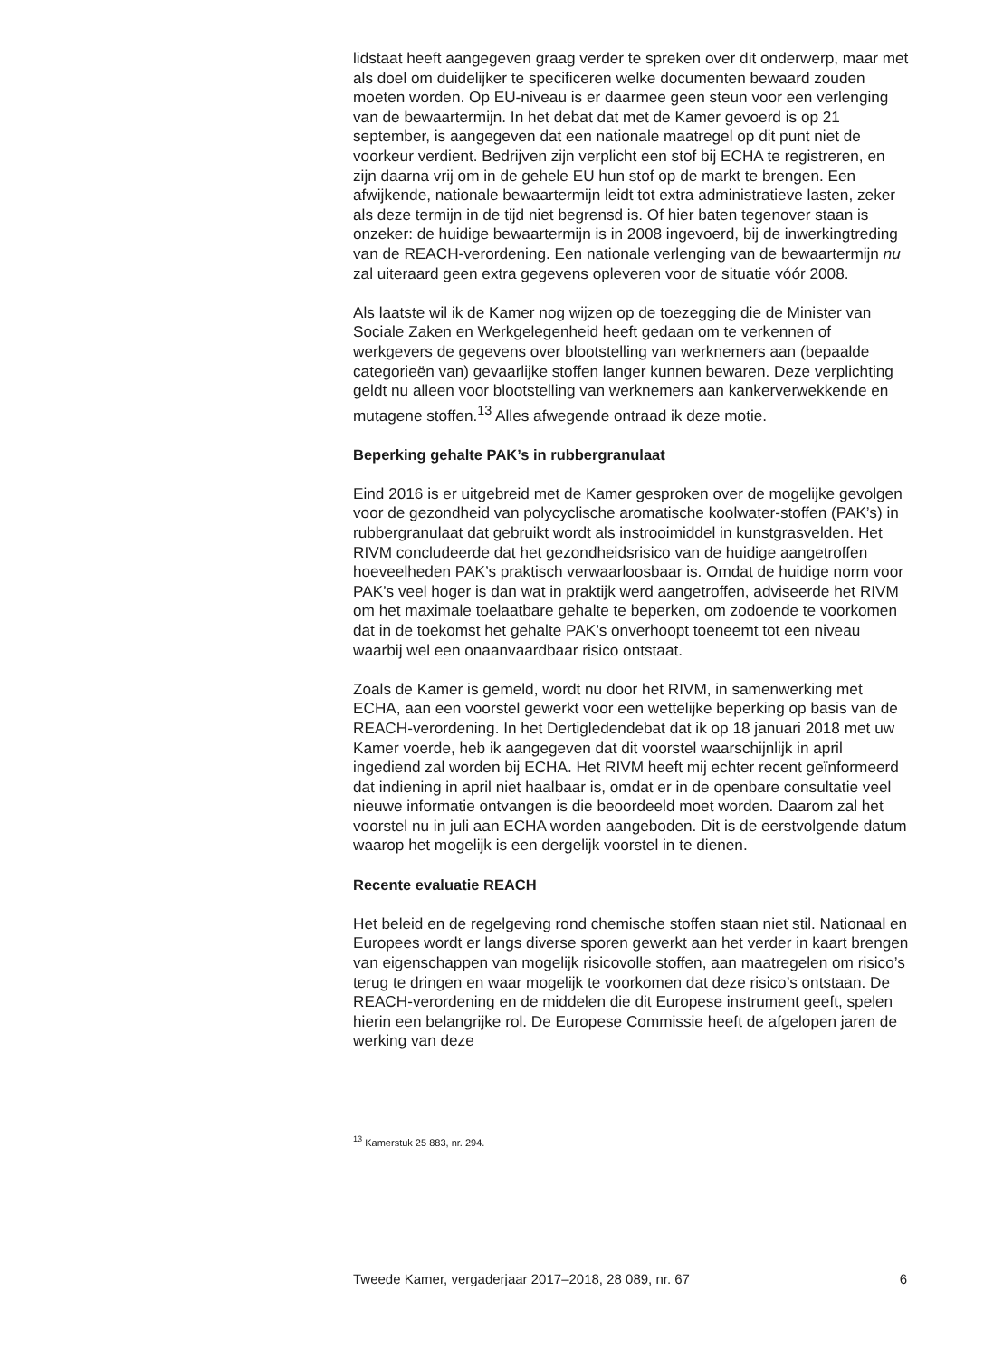lidstaat heeft aangegeven graag verder te spreken over dit onderwerp, maar met als doel om duidelijker te specificeren welke documenten bewaard zouden moeten worden. Op EU-niveau is er daarmee geen steun voor een verlenging van de bewaartermijn. In het debat dat met de Kamer gevoerd is op 21 september, is aangegeven dat een nationale maatregel op dit punt niet de voorkeur verdient. Bedrijven zijn verplicht een stof bij ECHA te registreren, en zijn daarna vrij om in de gehele EU hun stof op de markt te brengen. Een afwijkende, nationale bewaartermijn leidt tot extra administratieve lasten, zeker als deze termijn in de tijd niet begrensd is. Of hier baten tegenover staan is onzeker: de huidige bewaartermijn is in 2008 ingevoerd, bij de inwerkingtreding van de REACH-verordening. Een nationale verlenging van de bewaartermijn nu zal uiteraard geen extra gegevens opleveren voor de situatie vóór 2008.
Als laatste wil ik de Kamer nog wijzen op de toezegging die de Minister van Sociale Zaken en Werkgelegenheid heeft gedaan om te verkennen of werkgevers de gegevens over blootstelling van werknemers aan (bepaalde categorieën van) gevaarlijke stoffen langer kunnen bewaren. Deze verplichting geldt nu alleen voor blootstelling van werknemers aan kankerverwekkende en mutagene stoffen.<sup>13</sup> Alles afwegende ontraad ik deze motie.
Beperking gehalte PAK’s in rubbergranulaat
Eind 2016 is er uitgebreid met de Kamer gesproken over de mogelijke gevolgen voor de gezondheid van polycyclische aromatische koolwater-stoffen (PAK’s) in rubbergranulaat dat gebruikt wordt als instrooimiddel in kunstgrasvelden. Het RIVM concludeerde dat het gezondheidsrisico van de huidige aangetroffen hoeveelheden PAK’s praktisch verwaarloosbaar is. Omdat de huidige norm voor PAK’s veel hoger is dan wat in praktijk werd aangetroffen, adviseerde het RIVM om het maximale toelaatbare gehalte te beperken, om zodoende te voorkomen dat in de toekomst het gehalte PAK’s onverhoopt toeneemt tot een niveau waarbij wel een onaanvaardbaar risico ontstaat.
Zoals de Kamer is gemeld, wordt nu door het RIVM, in samenwerking met ECHA, aan een voorstel gewerkt voor een wettelijke beperking op basis van de REACH-verordening. In het Dertigledendebat dat ik op 18 januari 2018 met uw Kamer voerde, heb ik aangegeven dat dit voorstel waarschijnlijk in april ingediend zal worden bij ECHA. Het RIVM heeft mij echter recent geïnformeerd dat indiening in april niet haalbaar is, omdat er in de openbare consultatie veel nieuwe informatie ontvangen is die beoordeeld moet worden. Daarom zal het voorstel nu in juli aan ECHA worden aangeboden. Dit is de eerstvolgende datum waarop het mogelijk is een dergelijk voorstel in te dienen.
Recente evaluatie REACH
Het beleid en de regelgeving rond chemische stoffen staan niet stil. Nationaal en Europees wordt er langs diverse sporen gewerkt aan het verder in kaart brengen van eigenschappen van mogelijk risicovolle stoffen, aan maatregelen om risico’s terug te dringen en waar mogelijk te voorkomen dat deze risico’s ontstaan. De REACH-verordening en de middelen die dit Europese instrument geeft, spelen hierin een belangrijke rol. De Europese Commissie heeft de afgelopen jaren de werking van deze
<sup>13</sup> Kamerstuk 25 883, nr. 294.
Tweede Kamer, vergaderjaar 2017–2018, 28 089, nr. 67 6